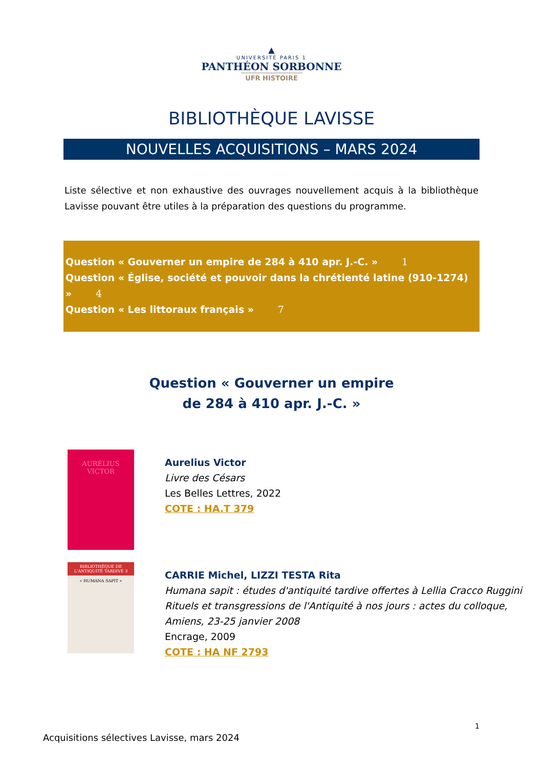▲
UNIVERSITÉ PARIS 1
PANTHÉON SORBONNE
UFR HISTOIRE
BIBLIOTHÈQUE LAVISSE
NOUVELLES ACQUISITIONS – MARS 2024
Liste sélective et non exhaustive des ouvrages nouvellement acquis à la bibliothèque Lavisse pouvant être utiles à la préparation des questions du programme.
Question « Gouverner un empire de 284 à 410 apr. J.-C. » 1
Question « Église, société et pouvoir dans la chrétienté latine (910-1274) » 4
Question « Les littoraux français » 7
Question « Gouverner un empire
de 284 à 410 apr. J.-C. »
AURÉLIUS VICTOR
Aurelius Victor
Livre des Césars
Les Belles Lettres, 2022
COTE : HA.T 379
BIBLIOTHÈQUE DE L'ANTIQUITÉ TARDIVE 3
« HUMANA SAPIT »
CARRIE Michel, LIZZI TESTA Rita
Humana sapit : études d'antiquité tardive offertes à Lellia Cracco Ruggini
Rituels et transgressions de l'Antiquité à nos jours : actes du colloque, Amiens, 23-25 janvier 2008
Encrage, 2009
COTE : HA NF 2793
1
Acquisitions sélectives Lavisse, mars 2024